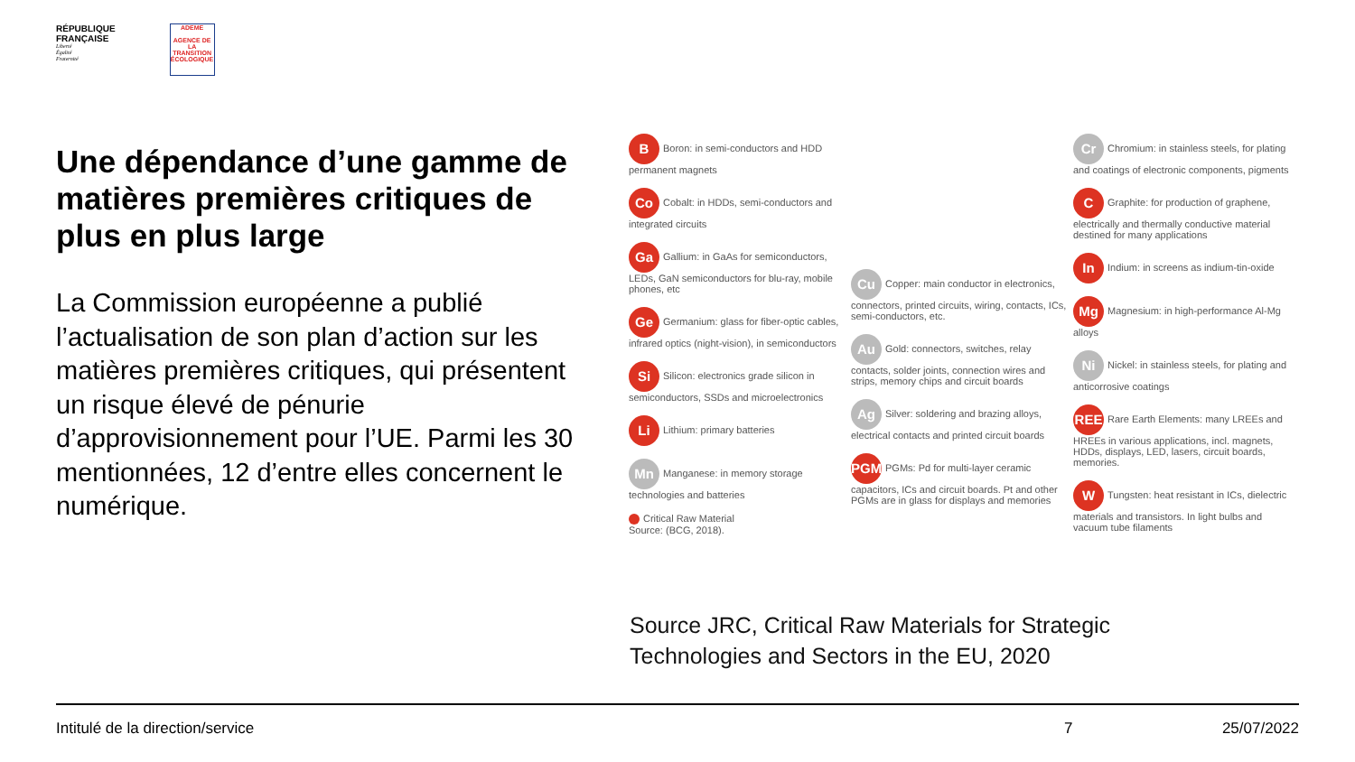RÉPUBLIQUE
FRANÇAISE
Liberté
Égalité
Fraternité
ADEME
AGENCE DE LA TRANSITION ÉCOLOGIQUE
Une dépendance d’une gamme de matières premières critiques de plus en plus large
La Commission européenne a publié l’actualisation de son plan d’action sur les matières premières critiques, qui présentent un risque élevé de pénurie d’approvisionnement pour l’UE. Parmi les 30 mentionnées, 12 d’entre elles concernent le numérique.
B Boron: in semi-conductors and HDD permanent magnets
Co Cobalt: in HDDs, semi-conductors and integrated circuits
Ga Gallium: in GaAs for semiconductors, LEDs, GaN semiconductors for blu-ray, mobile phones, etc
Ge Germanium: glass for fiber-optic cables, infrared optics (night-vision), in semiconductors
Si Silicon: electronics grade silicon in semiconductors, SSDs and microelectronics
Li Lithium: primary batteries
Mn Manganese: in memory storage technologies and batteries
Critical Raw Material
Source: (BCG, 2018).
Cu Copper: main conductor in electronics, connectors, printed circuits, wiring, contacts, ICs, semi-conductors, etc.
Au Gold: connectors, switches, relay contacts, solder joints, connection wires and strips, memory chips and circuit boards
Ag Silver: soldering and brazing alloys, electrical contacts and printed circuit boards
PGM PGMs: Pd for multi-layer ceramic capacitors, ICs and circuit boards. Pt and other PGMs are in glass for displays and memories
Cr Chromium: in stainless steels, for plating and coatings of electronic components, pigments
C Graphite: for production of graphene, electrically and thermally conductive material destined for many applications
In Indium: in screens as indium-tin-oxide
Mg Magnesium: in high-performance Al-Mg alloys
Ni Nickel: in stainless steels, for plating and anticorrosive coatings
REE Rare Earth Elements: many LREEs and HREEs in various applications, incl. magnets, HDDs, displays, LED, lasers, circuit boards, memories.
W Tungsten: heat resistant in ICs, dielectric materials and transistors. In light bulbs and vacuum tube filaments
Source JRC, Critical Raw Materials for Strategic
Technologies and Sectors in the EU, 2020
Intitulé de la direction/service 7 25/07/2022